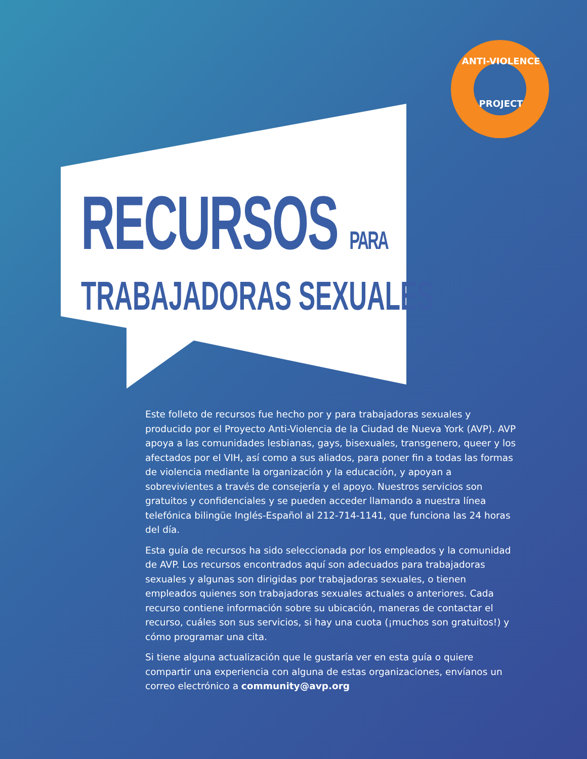ANTI-VIOLENCE
PROJECT
RECURSOS PARA
TRABAJADORAS SEXUALES
Este folleto de recursos fue hecho por y para trabajadoras sexuales y producido por el Proyecto Anti-Violencia de la Ciudad de Nueva York (AVP). AVP apoya a las comunidades lesbianas, gays, bisexuales, transgenero, queer y los afectados por el VIH, así como a sus aliados, para poner fin a todas las formas de violencia mediante la organización y la educación, y apoyan a sobrevivientes a través de consejería y el apoyo. Nuestros servicios son gratuitos y confidenciales y se pueden acceder llamando a nuestra línea telefónica bilingüe Inglés-Español al 212-714-1141, que funciona las 24 horas del día.
Esta guía de recursos ha sido seleccionada por los empleados y la comunidad de AVP. Los recursos encontrados aquí son adecuados para trabajadoras sexuales y algunas son dirigidas por trabajadoras sexuales, o tienen empleados quienes son trabajadoras sexuales actuales o anteriores. Cada recurso contiene información sobre su ubicación, maneras de contactar el recurso, cuáles son sus servicios, si hay una cuota (¡muchos son gratuitos!) y cómo programar una cita.
Si tiene alguna actualización que le gustaría ver en esta guía o quiere compartir una experiencia con alguna de estas organizaciones, envíanos un correo electrónico a community@avp.org